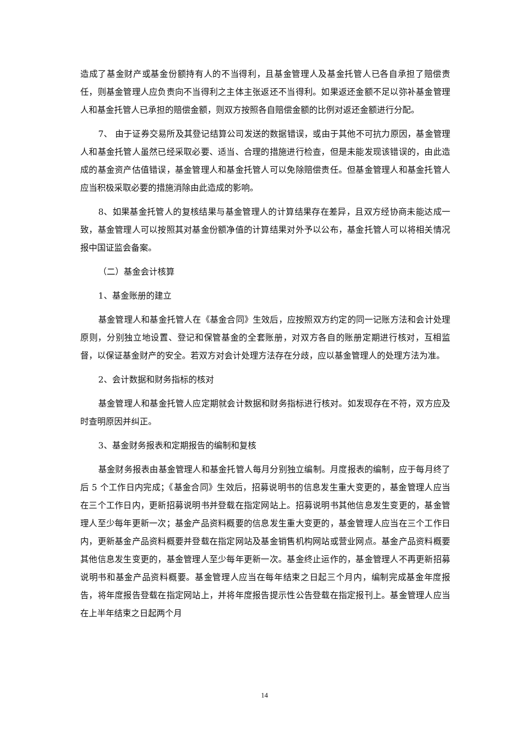造成了基金财产或基金份额持有人的不当得利，且基金管理人及基金托管人已各自承担了赔偿责任，则基金管理人应负责向不当得利之主体主张返还不当得利。如果返还金额不足以弥补基金管理人和基金托管人已承担的赔偿金额，则双方按照各自赔偿金额的比例对返还金额进行分配。
7、 由于证券交易所及其登记结算公司发送的数据错误，或由于其他不可抗力原因，基金管理人和基金托管人虽然已经采取必要、适当、合理的措施进行检查，但是未能发现该错误的，由此造成的基金资产估值错误，基金管理人和基金托管人可以免除赔偿责任。但基金管理人和基金托管人应当积极采取必要的措施消除由此造成的影响。
8、如果基金托管人的复核结果与基金管理人的计算结果存在差异，且双方经协商未能达成一致，基金管理人可以按照其对基金份额净值的计算结果对外予以公布，基金托管人可以将相关情况报中国证监会备案。
（二）基金会计核算
1、基金账册的建立
基金管理人和基金托管人在《基金合同》生效后，应按照双方约定的同一记账方法和会计处理原则，分别独立地设置、登记和保管基金的全套账册，对双方各自的账册定期进行核对，互相监督，以保证基金财产的安全。若双方对会计处理方法存在分歧，应以基金管理人的处理方法为准。
2、会计数据和财务指标的核对
基金管理人和基金托管人应定期就会计数据和财务指标进行核对。如发现存在不符，双方应及时查明原因并纠正。
3、基金财务报表和定期报告的编制和复核
基金财务报表由基金管理人和基金托管人每月分别独立编制。月度报表的编制，应于每月终了后 5 个工作日内完成；《基金合同》生效后，招募说明书的信息发生重大变更的，基金管理人应当在三个工作日内，更新招募说明书并登载在指定网站上。招募说明书其他信息发生变更的，基金管理人至少每年更新一次；基金产品资料概要的信息发生重大变更的，基金管理人应当在三个工作日内，更新基金产品资料概要并登载在指定网站及基金销售机构网站或营业网点。基金产品资料概要其他信息发生变更的，基金管理人至少每年更新一次。基金终止运作的，基金管理人不再更新招募说明书和基金产品资料概要。基金管理人应当在每年结束之日起三个月内，编制完成基金年度报告，将年度报告登载在指定网站上，并将年度报告提示性公告登载在指定报刊上。基金管理人应当在上半年结束之日起两个月
14